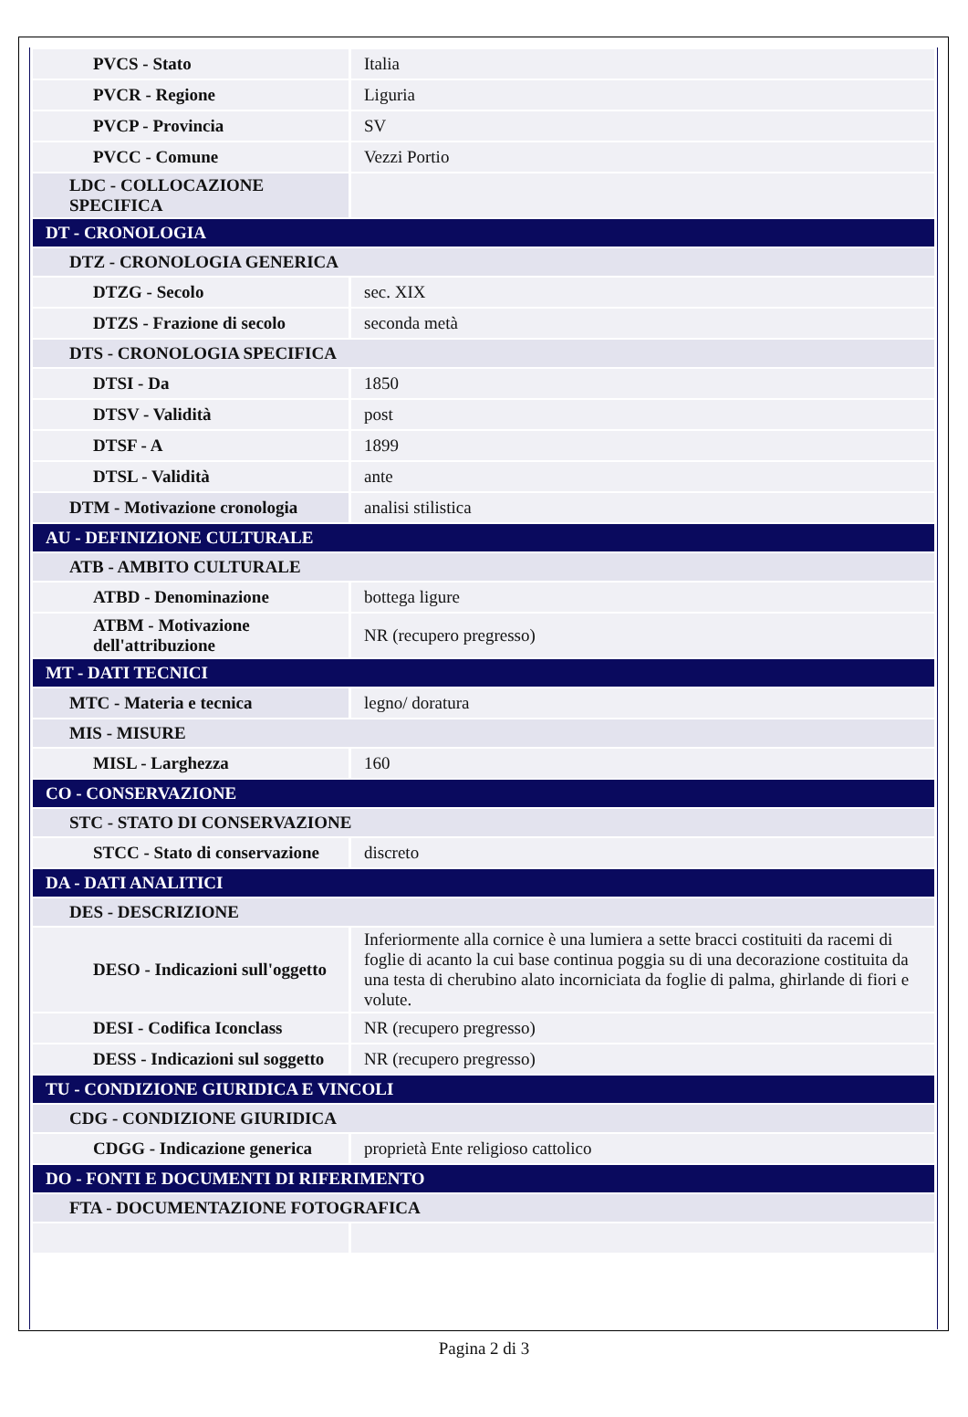| PVCS - Stato | Italia |
| PVCR - Regione | Liguria |
| PVCP - Provincia | SV |
| PVCC - Comune | Vezzi Portio |
| LDC - COLLOCAZIONE SPECIFICA | |
| DT - CRONOLOGIA | |
| DTZ - CRONOLOGIA GENERICA | |
| DTZG - Secolo | sec. XIX |
| DTZS - Frazione di secolo | seconda metà |
| DTS - CRONOLOGIA SPECIFICA | |
| DTSI - Da | 1850 |
| DTSV - Validità | post |
| DTSF - A | 1899 |
| DTSL - Validità | ante |
| DTM - Motivazione cronologia | analisi stilistica |
| AU - DEFINIZIONE CULTURALE | |
| ATB - AMBITO CULTURALE | |
| ATBD - Denominazione | bottega ligure |
| ATBM - Motivazione dell'attribuzione | NR (recupero pregresso) |
| MT - DATI TECNICI | |
| MTC - Materia e tecnica | legno/ doratura |
| MIS - MISURE | |
| MISL - Larghezza | 160 |
| CO - CONSERVAZIONE | |
| STC - STATO DI CONSERVAZIONE | |
| STCC - Stato di conservazione | discreto |
| DA - DATI ANALITICI | |
| DES - DESCRIZIONE | |
| DESO - Indicazioni sull'oggetto | Inferiormente alla cornice è una lumiera a sette bracci costituiti da racemi di foglie di acanto la cui base continua poggia su di una decorazione costituita da una testa di cherubino alato incorniciata da foglie di palma, ghirlande di fiori e volute. |
| DESI - Codifica Iconclass | NR (recupero pregresso) |
| DESS - Indicazioni sul soggetto | NR (recupero pregresso) |
| TU - CONDIZIONE GIURIDICA E VINCOLI | |
| CDG - CONDIZIONE GIURIDICA | |
| CDGG - Indicazione generica | proprietà Ente religioso cattolico |
| DO - FONTI E DOCUMENTI DI RIFERIMENTO | |
| FTA - DOCUMENTAZIONE FOTOGRAFICA | |
Pagina 2 di 3